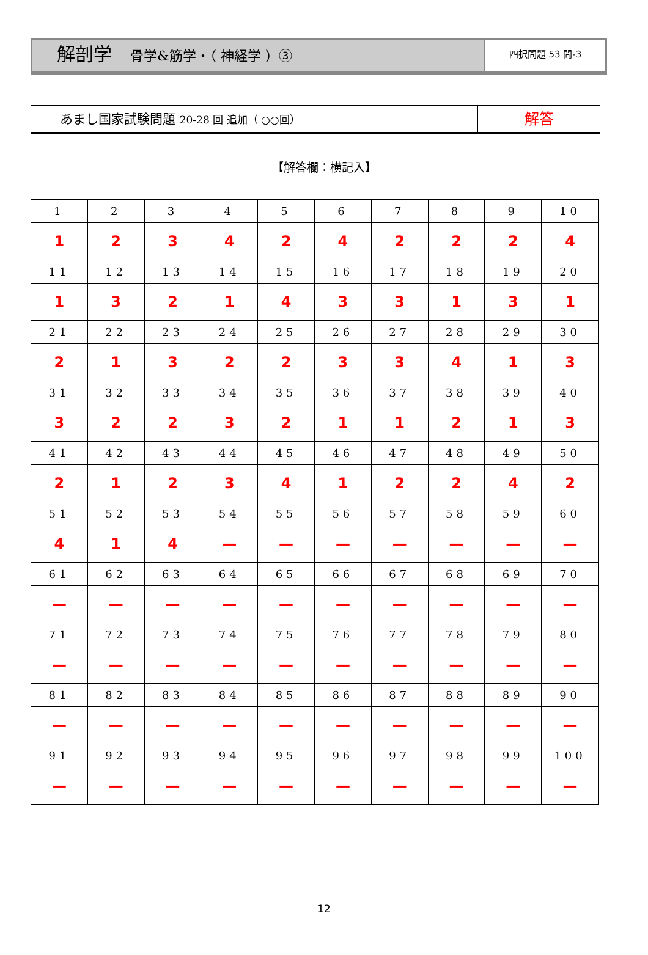解剖学 骨学&筋学・（ 神経学 ）③
四択問題 53 問-3
あまし国家試験問題 20-28 回 追加（ ○○回）
解答
【解答欄：横記入】
| 1 | 2 | 3 | 4 | 5 | 6 | 7 | 8 | 9 | 10 |
| 1 | 2 | 3 | 4 | 2 | 4 | 2 | 2 | 2 | 4 |
| 11 | 12 | 13 | 14 | 15 | 16 | 17 | 18 | 19 | 20 |
| 1 | 3 | 2 | 1 | 4 | 3 | 3 | 1 | 3 | 1 |
| 21 | 22 | 23 | 24 | 25 | 26 | 27 | 28 | 29 | 30 |
| 2 | 1 | 3 | 2 | 2 | 3 | 3 | 4 | 1 | 3 |
| 31 | 32 | 33 | 34 | 35 | 36 | 37 | 38 | 39 | 40 |
| 3 | 2 | 2 | 3 | 2 | 1 | 1 | 2 | 1 | 3 |
| 41 | 42 | 43 | 44 | 45 | 46 | 47 | 48 | 49 | 50 |
| 2 | 1 | 2 | 3 | 4 | 1 | 2 | 2 | 4 | 2 |
| 51 | 52 | 53 | 54 | 55 | 56 | 57 | 58 | 59 | 60 |
| 4 | 1 | 4 | — | — | — | — | — | — | — |
| 61 | 62 | 63 | 64 | 65 | 66 | 67 | 68 | 69 | 70 |
| — | — | — | — | — | — | — | — | — | — |
| 71 | 72 | 73 | 74 | 75 | 76 | 77 | 78 | 79 | 80 |
| — | — | — | — | — | — | — | — | — | — |
| 81 | 82 | 83 | 84 | 85 | 86 | 87 | 88 | 89 | 90 |
| — | — | — | — | — | — | — | — | — | — |
| 91 | 92 | 93 | 94 | 95 | 96 | 97 | 98 | 99 | 100 |
| — | — | — | — | — | — | — | — | — | — |
12